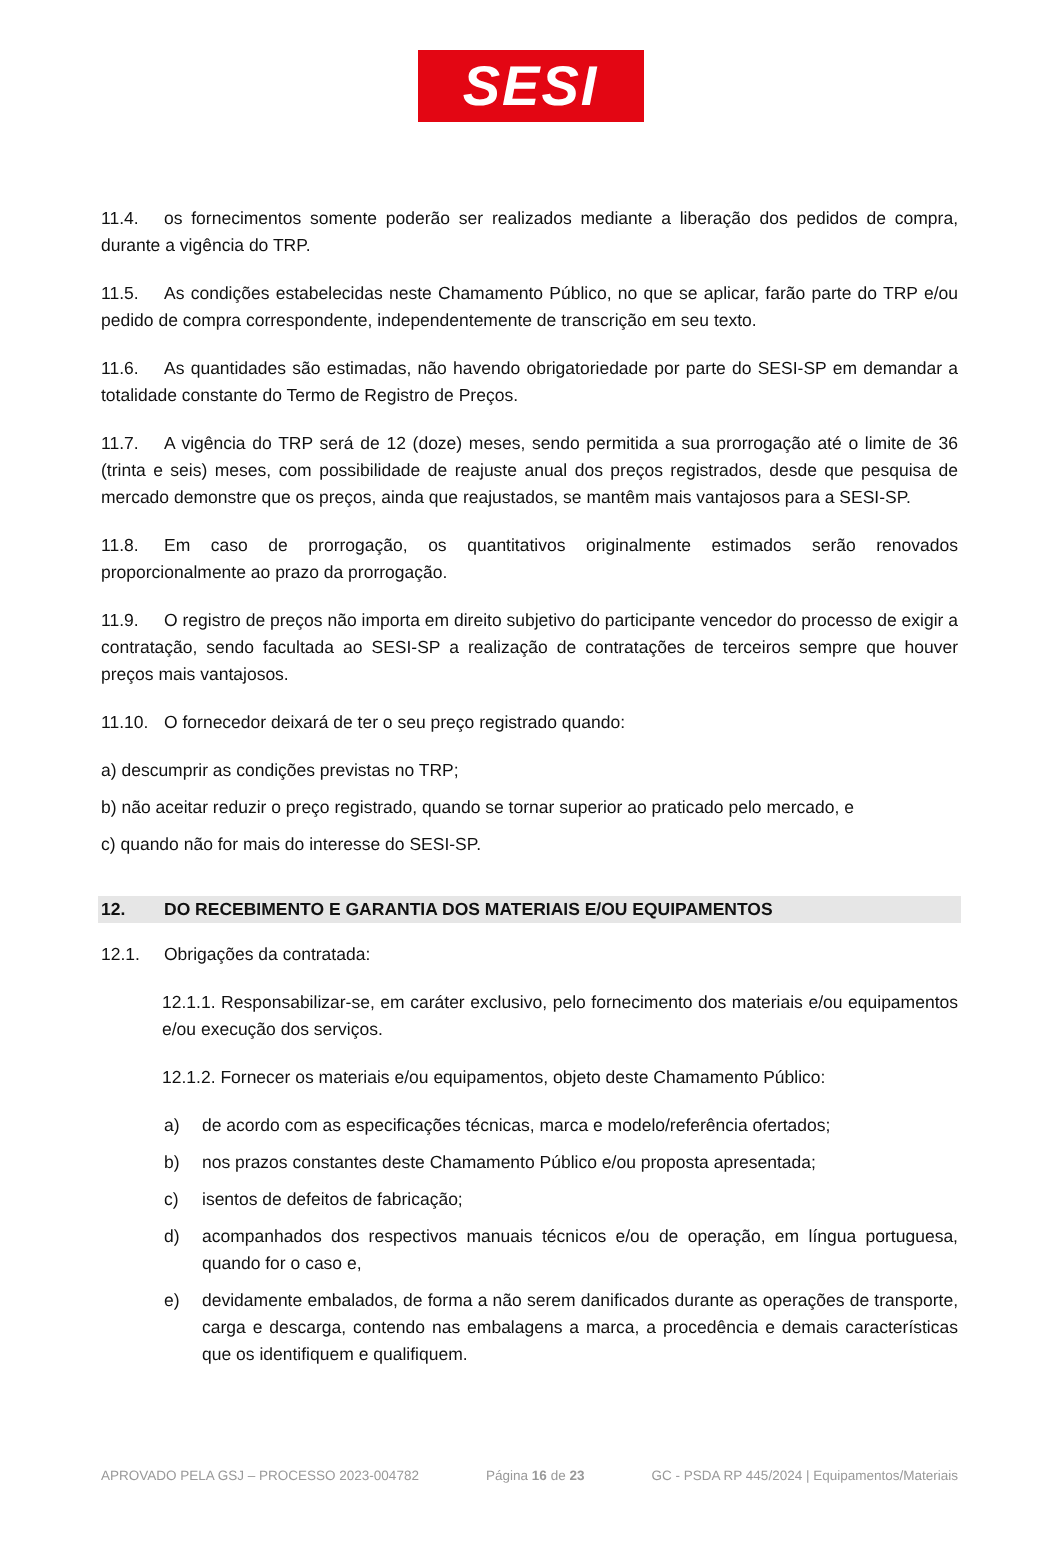SESI
11.4. os fornecimentos somente poderão ser realizados mediante a liberação dos pedidos de compra, durante a vigência do TRP.
11.5. As condições estabelecidas neste Chamamento Público, no que se aplicar, farão parte do TRP e/ou pedido de compra correspondente, independentemente de transcrição em seu texto.
11.6. As quantidades são estimadas, não havendo obrigatoriedade por parte do SESI-SP em demandar a totalidade constante do Termo de Registro de Preços.
11.7. A vigência do TRP será de 12 (doze) meses, sendo permitida a sua prorrogação até o limite de 36 (trinta e seis) meses, com possibilidade de reajuste anual dos preços registrados, desde que pesquisa de mercado demonstre que os preços, ainda que reajustados, se mantêm mais vantajosos para a SESI-SP.
11.8. Em caso de prorrogação, os quantitativos originalmente estimados serão renovados proporcionalmente ao prazo da prorrogação.
11.9. O registro de preços não importa em direito subjetivo do participante vencedor do processo de exigir a contratação, sendo facultada ao SESI-SP a realização de contratações de terceiros sempre que houver preços mais vantajosos.
11.10. O fornecedor deixará de ter o seu preço registrado quando:
a) descumprir as condições previstas no TRP;
b) não aceitar reduzir o preço registrado, quando se tornar superior ao praticado pelo mercado, e
c) quando não for mais do interesse do SESI-SP.
12. DO RECEBIMENTO E GARANTIA DOS MATERIAIS E/OU EQUIPAMENTOS
12.1. Obrigações da contratada:
12.1.1. Responsabilizar-se, em caráter exclusivo, pelo fornecimento dos materiais e/ou equipamentos e/ou execução dos serviços.
12.1.2. Fornecer os materiais e/ou equipamentos, objeto deste Chamamento Público:
a) de acordo com as especificações técnicas, marca e modelo/referência ofertados;
b) nos prazos constantes deste Chamamento Público e/ou proposta apresentada;
c) isentos de defeitos de fabricação;
d) acompanhados dos respectivos manuais técnicos e/ou de operação, em língua portuguesa, quando for o caso e,
e) devidamente embalados, de forma a não serem danificados durante as operações de transporte, carga e descarga, contendo nas embalagens a marca, a procedência e demais características que os identifiquem e qualifiquem.
APROVADO PELA GSJ – PROCESSO 2023-004782 Página 16 de 23 GC - PSDA RP 445/2024 | Equipamentos/Materiais